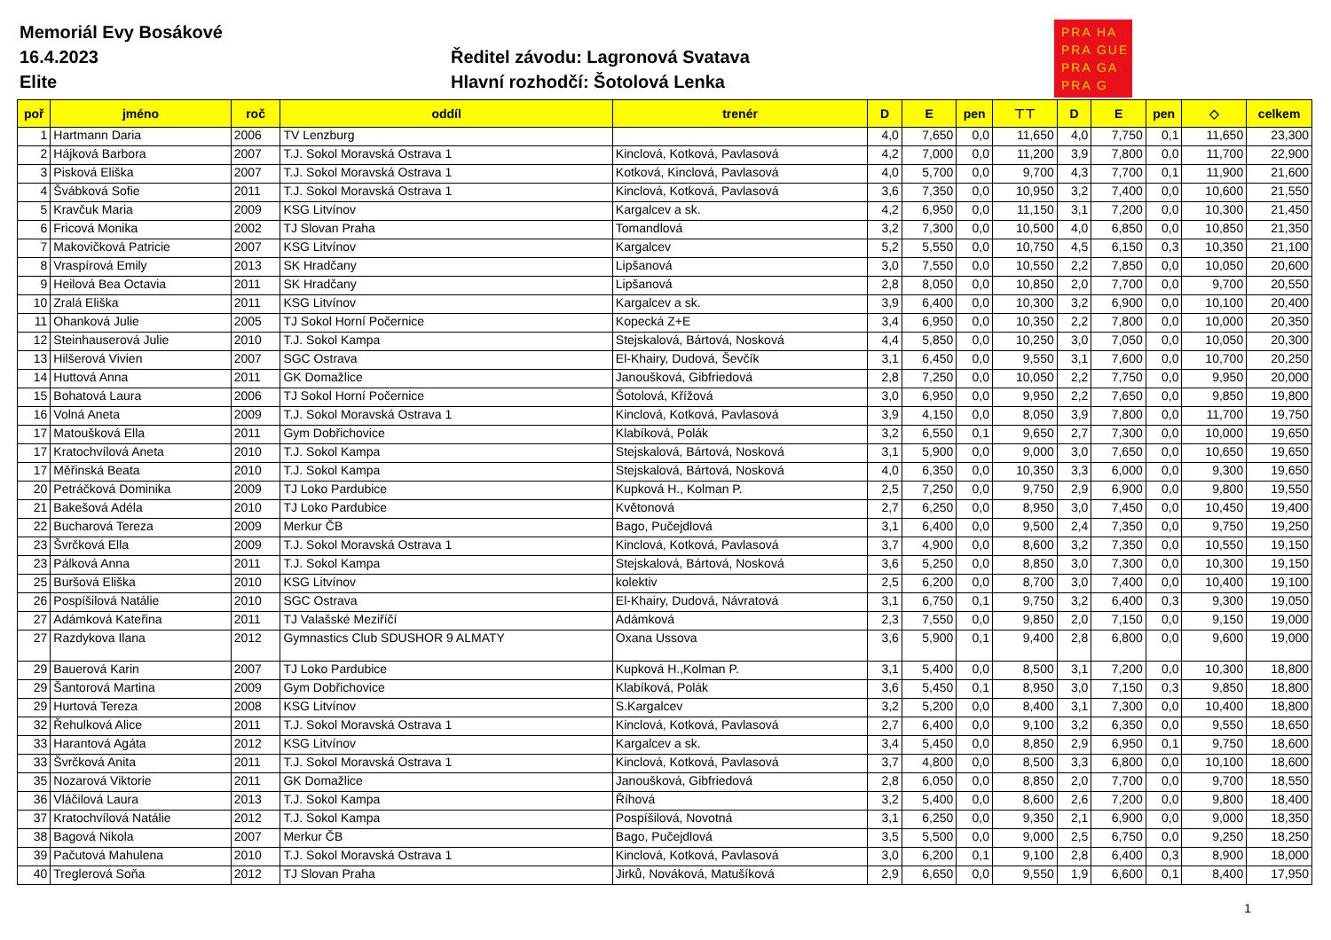Memoriál Evy Bosákové
16.4.2023
Elite
Ředitel závodu: Lagronová Svatava
Hlavní rozhodčí: Šotolová Lenka
PRA HA
PRA GUE
PRA GA
PRA G
| poř | jméno | roč | oddíl | trenér | D | E | pen | ⊤⊤ | D | E | pen | ◇ | celkem |
| --- | --- | --- | --- | --- | --- | --- | --- | --- | --- | --- | --- | --- | --- |
| 1 | Hartmann Daria | 2006 | TV Lenzburg | | 4,0 | 7,650 | 0,0 | 11,650 | 4,0 | 7,750 | 0,1 | 11,650 | 23,300 |
| 2 | Hájková Barbora | 2007 | T.J. Sokol Moravská Ostrava 1 | Kinclová, Kotková, Pavlasová | 4,2 | 7,000 | 0,0 | 11,200 | 3,9 | 7,800 | 0,0 | 11,700 | 22,900 |
| 3 | Pisková Eliška | 2007 | T.J. Sokol Moravská Ostrava 1 | Kotková, Kinclová, Pavlasová | 4,0 | 5,700 | 0,0 | 9,700 | 4,3 | 7,700 | 0,1 | 11,900 | 21,600 |
| 4 | Švábková Sofie | 2011 | T.J. Sokol Moravská Ostrava 1 | Kinclová, Kotková, Pavlasová | 3,6 | 7,350 | 0,0 | 10,950 | 3,2 | 7,400 | 0,0 | 10,600 | 21,550 |
| 5 | Kravčuk Maria | 2009 | KSG Litvínov | Kargalcev a sk. | 4,2 | 6,950 | 0,0 | 11,150 | 3,1 | 7,200 | 0,0 | 10,300 | 21,450 |
| 6 | Fricová Monika | 2002 | TJ Slovan Praha | Tomandlová | 3,2 | 7,300 | 0,0 | 10,500 | 4,0 | 6,850 | 0,0 | 10,850 | 21,350 |
| 7 | Makovičková Patricie | 2007 | KSG Litvínov | Kargalcev | 5,2 | 5,550 | 0,0 | 10,750 | 4,5 | 6,150 | 0,3 | 10,350 | 21,100 |
| 8 | Vraspírová Emily | 2013 | SK Hradčany | Lipšanová | 3,0 | 7,550 | 0,0 | 10,550 | 2,2 | 7,850 | 0,0 | 10,050 | 20,600 |
| 9 | Heilová Bea Octavia | 2011 | SK Hradčany | Lipšanová | 2,8 | 8,050 | 0,0 | 10,850 | 2,0 | 7,700 | 0,0 | 9,700 | 20,550 |
| 10 | Zralá Eliška | 2011 | KSG Litvínov | Kargalcev a sk. | 3,9 | 6,400 | 0,0 | 10,300 | 3,2 | 6,900 | 0,0 | 10,100 | 20,400 |
| 11 | Ohanková Julie | 2005 | TJ Sokol Horní Počernice | Kopecká Z+E | 3,4 | 6,950 | 0,0 | 10,350 | 2,2 | 7,800 | 0,0 | 10,000 | 20,350 |
| 12 | Steinhauserová Julie | 2010 | T.J. Sokol Kampa | Stejskalová, Bártová, Nosková | 4,4 | 5,850 | 0,0 | 10,250 | 3,0 | 7,050 | 0,0 | 10,050 | 20,300 |
| 13 | Hilšerová Vivien | 2007 | SGC Ostrava | El-Khairy, Dudová, Ševčík | 3,1 | 6,450 | 0,0 | 9,550 | 3,1 | 7,600 | 0,0 | 10,700 | 20,250 |
| 14 | Huttová Anna | 2011 | GK Domažlice | Janoušková, Gibfriedová | 2,8 | 7,250 | 0,0 | 10,050 | 2,2 | 7,750 | 0,0 | 9,950 | 20,000 |
| 15 | Bohatová Laura | 2006 | TJ Sokol Horní Počernice | Šotolová, Křížová | 3,0 | 6,950 | 0,0 | 9,950 | 2,2 | 7,650 | 0,0 | 9,850 | 19,800 |
| 16 | Volná Aneta | 2009 | T.J. Sokol Moravská Ostrava 1 | Kinclová, Kotková, Pavlasová | 3,9 | 4,150 | 0,0 | 8,050 | 3,9 | 7,800 | 0,0 | 11,700 | 19,750 |
| 17 | Matoušková Ella | 2011 | Gym Dobřichovice | Klabíková, Polák | 3,2 | 6,550 | 0,1 | 9,650 | 2,7 | 7,300 | 0,0 | 10,000 | 19,650 |
| 17 | Kratochvílová Aneta | 2010 | T.J. Sokol Kampa | Stejskalová, Bártová, Nosková | 3,1 | 5,900 | 0,0 | 9,000 | 3,0 | 7,650 | 0,0 | 10,650 | 19,650 |
| 17 | Měřinská Beata | 2010 | T.J. Sokol Kampa | Stejskalová, Bártová, Nosková | 4,0 | 6,350 | 0,0 | 10,350 | 3,3 | 6,000 | 0,0 | 9,300 | 19,650 |
| 20 | Petráčková Dominika | 2009 | TJ Loko Pardubice | Kupková H., Kolman P. | 2,5 | 7,250 | 0,0 | 9,750 | 2,9 | 6,900 | 0,0 | 9,800 | 19,550 |
| 21 | Bakešová Adéla | 2010 | TJ Loko Pardubice | Květonová | 2,7 | 6,250 | 0,0 | 8,950 | 3,0 | 7,450 | 0,0 | 10,450 | 19,400 |
| 22 | Bucharová Tereza | 2009 | Merkur ČB | Bago, Pučejdlová | 3,1 | 6,400 | 0,0 | 9,500 | 2,4 | 7,350 | 0,0 | 9,750 | 19,250 |
| 23 | Švrčková Ella | 2009 | T.J. Sokol Moravská Ostrava 1 | Kinclová, Kotková, Pavlasová | 3,7 | 4,900 | 0,0 | 8,600 | 3,2 | 7,350 | 0,0 | 10,550 | 19,150 |
| 23 | Pálková Anna | 2011 | T.J. Sokol Kampa | Stejskalová, Bártová, Nosková | 3,6 | 5,250 | 0,0 | 8,850 | 3,0 | 7,300 | 0,0 | 10,300 | 19,150 |
| 25 | Buršová Eliška | 2010 | KSG Litvínov | kolektiv | 2,5 | 6,200 | 0,0 | 8,700 | 3,0 | 7,400 | 0,0 | 10,400 | 19,100 |
| 26 | Pospíšilová Natálie | 2010 | SGC Ostrava | El-Khairy, Dudová, Návratová | 3,1 | 6,750 | 0,1 | 9,750 | 3,2 | 6,400 | 0,3 | 9,300 | 19,050 |
| 27 | Adámková Kateřina | 2011 | TJ Valašské Meziříčí | Adámková | 2,3 | 7,550 | 0,0 | 9,850 | 2,0 | 7,150 | 0,0 | 9,150 | 19,000 |
| 27 | Razdykova Ilana | 2012 | Gymnastics Club SDUSHOR 9 ALMATY | Oxana Ussova | 3,6 | 5,900 | 0,1 | 9,400 | 2,8 | 6,800 | 0,0 | 9,600 | 19,000 |
| 29 | Bauerová Karin | 2007 | TJ Loko Pardubice | Kupková H.,Kolman P. | 3,1 | 5,400 | 0,0 | 8,500 | 3,1 | 7,200 | 0,0 | 10,300 | 18,800 |
| 29 | Šantorová Martina | 2009 | Gym Dobřichovice | Klabíková, Polák | 3,6 | 5,450 | 0,1 | 8,950 | 3,0 | 7,150 | 0,3 | 9,850 | 18,800 |
| 29 | Hurtová Tereza | 2008 | KSG Litvínov | S.Kargalcev | 3,2 | 5,200 | 0,0 | 8,400 | 3,1 | 7,300 | 0,0 | 10,400 | 18,800 |
| 32 | Řehulková Alice | 2011 | T.J. Sokol Moravská Ostrava 1 | Kinclová, Kotková, Pavlasová | 2,7 | 6,400 | 0,0 | 9,100 | 3,2 | 6,350 | 0,0 | 9,550 | 18,650 |
| 33 | Harantová Agáta | 2012 | KSG Litvínov | Kargalcev a sk. | 3,4 | 5,450 | 0,0 | 8,850 | 2,9 | 6,950 | 0,1 | 9,750 | 18,600 |
| 33 | Švrčková Anita | 2011 | T.J. Sokol Moravská Ostrava 1 | Kinclová, Kotková, Pavlasová | 3,7 | 4,800 | 0,0 | 8,500 | 3,3 | 6,800 | 0,0 | 10,100 | 18,600 |
| 35 | Nozarová Viktorie | 2011 | GK Domažlice | Janoušková, Gibfriedová | 2,8 | 6,050 | 0,0 | 8,850 | 2,0 | 7,700 | 0,0 | 9,700 | 18,550 |
| 36 | Vláčilová Laura | 2013 | T.J. Sokol Kampa | Říhová | 3,2 | 5,400 | 0,0 | 8,600 | 2,6 | 7,200 | 0,0 | 9,800 | 18,400 |
| 37 | Kratochvílová Natálie | 2012 | T.J. Sokol Kampa | Pospíšilová, Novotná | 3,1 | 6,250 | 0,0 | 9,350 | 2,1 | 6,900 | 0,0 | 9,000 | 18,350 |
| 38 | Bagová Nikola | 2007 | Merkur ČB | Bago, Pučejdlová | 3,5 | 5,500 | 0,0 | 9,000 | 2,5 | 6,750 | 0,0 | 9,250 | 18,250 |
| 39 | Pačutová Mahulena | 2010 | T.J. Sokol Moravská Ostrava 1 | Kinclová, Kotková, Pavlasová | 3,0 | 6,200 | 0,1 | 9,100 | 2,8 | 6,400 | 0,3 | 8,900 | 18,000 |
| 40 | Treglerová Soňa | 2012 | TJ Slovan Praha | Jirků, Nováková, Matušíková | 2,9 | 6,650 | 0,0 | 9,550 | 1,9 | 6,600 | 0,1 | 8,400 | 17,950 |
1